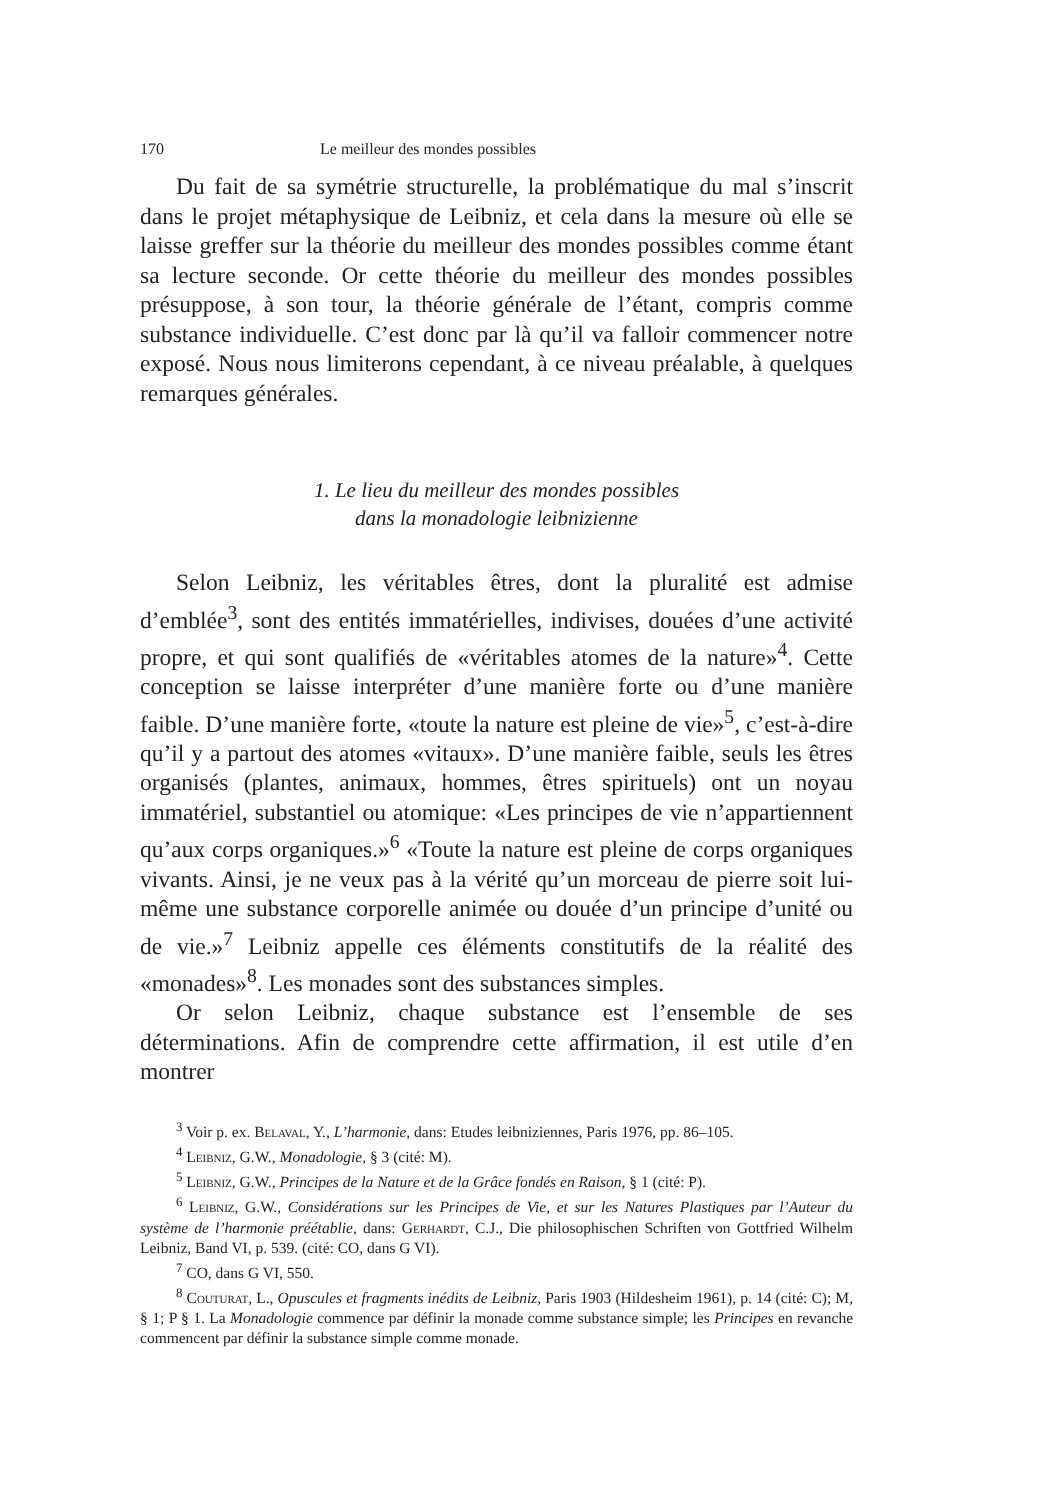170 Le meilleur des mondes possibles
Du fait de sa symétrie structurelle, la problématique du mal s’inscrit dans le projet métaphysique de Leibniz, et cela dans la mesure où elle se laisse greffer sur la théorie du meilleur des mondes possibles comme étant sa lecture seconde. Or cette théorie du meilleur des mondes possibles présuppose, à son tour, la théorie générale de l’étant, compris comme substance individuelle. C’est donc par là qu’il va falloir commencer notre exposé. Nous nous limiterons cependant, à ce niveau préalable, à quelques remarques générales.
1. Le lieu du meilleur des mondes possibles
dans la monadologie leibnizienne
Selon Leibniz, les véritables êtres, dont la pluralité est admise d’emblée<sup>3</sup>, sont des entités immatérielles, indivises, douées d’une activité propre, et qui sont qualifiés de «véritables atomes de la nature»<sup>4</sup>. Cette conception se laisse interpréter d’une manière forte ou d’une manière faible. D’une manière forte, «toute la nature est pleine de vie»<sup>5</sup>, c’est-à-dire qu’il y a partout des atomes «vitaux». D’une manière faible, seuls les êtres organisés (plantes, animaux, hommes, êtres spirituels) ont un noyau immatériel, substantiel ou atomique: «Les principes de vie n’appartiennent qu’aux corps organiques.»<sup>6</sup> «Toute la nature est pleine de corps organiques vivants. Ainsi, je ne veux pas à la vérité qu’un morceau de pierre soit lui-même une substance corporelle animée ou douée d’un principe d’unité ou de vie.»<sup>7</sup> Leibniz appelle ces éléments constitutifs de la réalité des «monades»<sup>8</sup>. Les monades sont des substances simples.
Or selon Leibniz, chaque substance est l’ensemble de ses déterminations. Afin de comprendre cette affirmation, il est utile d’en montrer
<sup>3</sup> Voir p. ex. Belaval, Y., L’harmonie, dans: Etudes leibniziennes, Paris 1976, pp. 86–105.
<sup>4</sup> Leibniz, G.W., Monadologie, § 3 (cité: M).
<sup>5</sup> Leibniz, G.W., Principes de la Nature et de la Grâce fondés en Raison, § 1 (cité: P).
<sup>6</sup> Leibniz, G.W., Considérations sur les Principes de Vie, et sur les Natures Plastiques par l’Auteur du système de l’harmonie préétablie, dans: Gerhardt, C.J., Die philosophischen Schriften von Gottfried Wilhelm Leibniz, Band VI, p. 539. (cité: CO, dans G VI).
<sup>7</sup> CO, dans G VI, 550.
<sup>8</sup> Couturat, L., Opuscules et fragments inédits de Leibniz, Paris 1903 (Hildesheim 1961), p. 14 (cité: C); M, § 1; P § 1. La Monadologie commence par définir la monade comme substance simple; les Principes en revanche commencent par définir la substance simple comme monade.